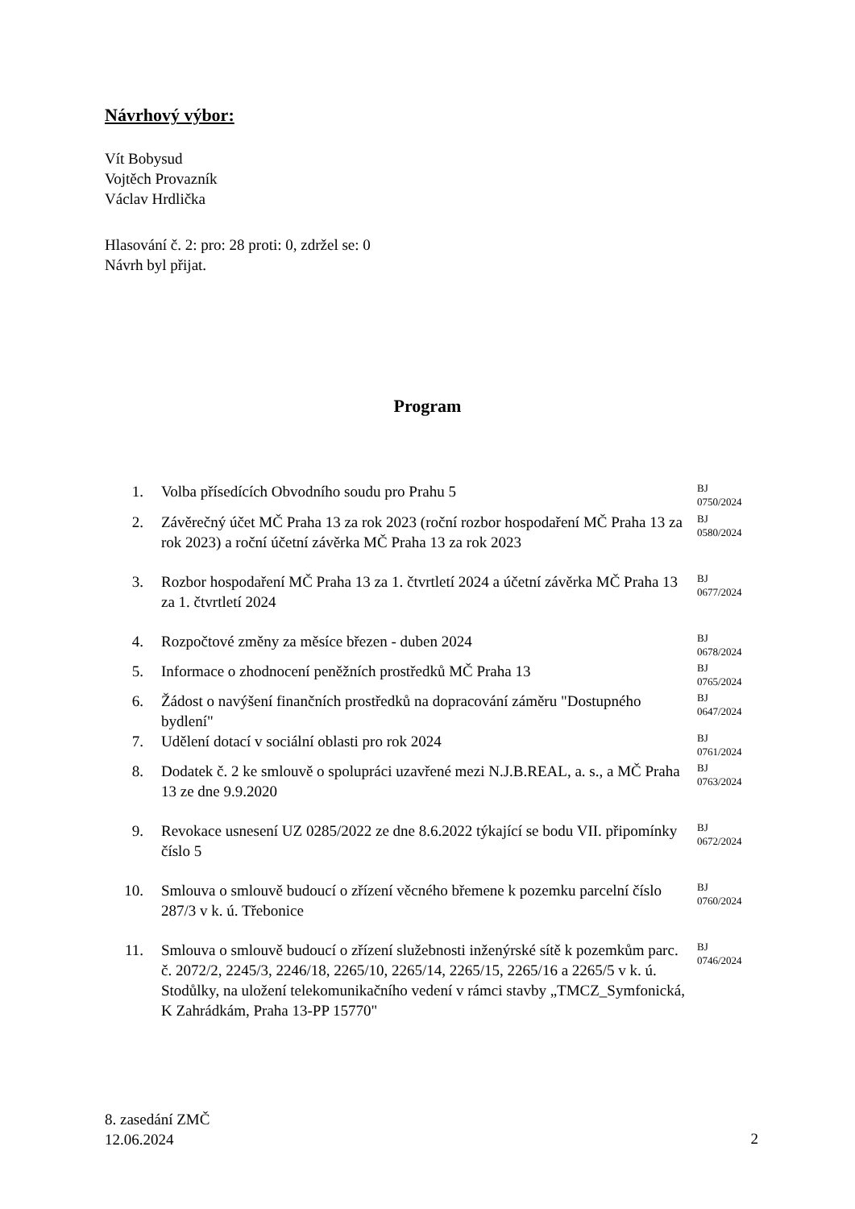Návrhový výbor:
Vít Bobysud
Vojtěch Provazník
Václav Hrdlička
Hlasování č. 2: pro: 28 proti: 0, zdržel se: 0
Návrh byl přijat.
Program
| 1. | Volba přísedících Obvodního soudu pro Prahu 5 | BJ 0750/2024 |
| 2. | Závěrečný účet MČ Praha 13 za rok 2023 (roční rozbor hospodaření MČ Praha 13 za rok 2023) a roční účetní závěrka MČ Praha 13 za rok 2023 | BJ 0580/2024 |
| 3. | Rozbor hospodaření MČ Praha 13 za 1. čtvrtletí 2024 a účetní závěrka MČ Praha 13 za 1. čtvrtletí 2024 | BJ 0677/2024 |
| 4. | Rozpočtové změny za měsíce březen - duben 2024 | BJ 0678/2024 |
| 5. | Informace o zhodnocení peněžních prostředků MČ Praha 13 | BJ 0765/2024 |
| 6. | Žádost o navýšení finančních prostředků na dopracování záměru "Dostupného bydlení" | BJ 0647/2024 |
| 7. | Udělení dotací v sociální oblasti pro rok 2024 | BJ 0761/2024 |
| 8. | Dodatek č. 2 ke smlouvě o spolupráci uzavřené mezi N.J.B.REAL, a. s., a MČ Praha 13 ze dne 9.9.2020 | BJ 0763/2024 |
| 9. | Revokace usnesení UZ 0285/2022 ze dne 8.6.2022 týkající se bodu VII. připomínky číslo 5 | BJ 0672/2024 |
| 10. | Smlouva o smlouvě budoucí o zřízení věcného břemene k pozemku parcelní číslo 287/3 v k. ú. Třebonice | BJ 0760/2024 |
| 11. | Smlouva o smlouvě budoucí o zřízení služebnosti inženýrské sítě k pozemkům parc. č. 2072/2, 2245/3, 2246/18, 2265/10, 2265/14, 2265/15, 2265/16 a 2265/5 v k. ú. Stodůlky, na uložení telekomunikačního vedení v rámci stavby „TMCZ_Symfonická, K Zahrádkám, Praha 13-PP 15770" | BJ 0746/2024 |
8. zasedání ZMČ
12.06.2024
2